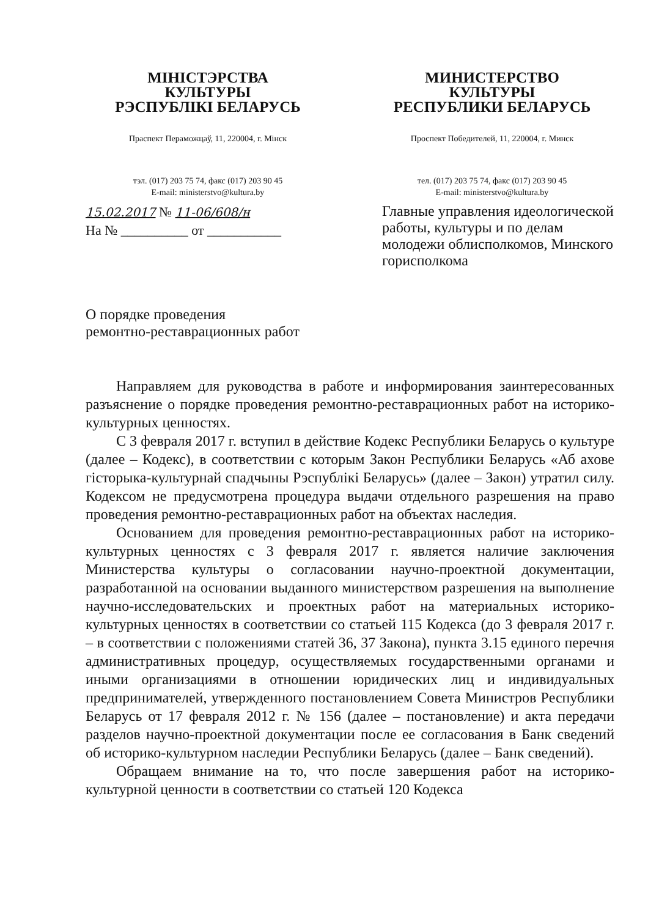МІНІСТЭРСТВА
КУЛЬТУРЫ
РЭСПУБЛІКІ БЕЛАРУСЬ
Праспект Пераможцаў, 11, 220004, г. Мінск
тэл. (017) 203 75 74, факс (017) 203 90 45
E-mail: ministerstvo@kultura.by
МИНИСТЕРСТВО
КУЛЬТУРЫ
РЕСПУБЛИКИ БЕЛАРУСЬ
Проспект Победителей, 11, 220004, г. Минск
тел. (017) 203 75 74, факс (017) 203 90 45
E-mail: ministerstvo@kultura.by
15.02.2017 № 11-06/608/н
На № __________ от ___________
Главные управления идеологической работы, культуры и по делам молодежи облисполкомов, Минского горисполкома
О порядке проведения
ремонтно-реставрационных работ
Направляем для руководства в работе и информирования заинтересованных разъяснение о порядке проведения ремонтно-реставрационных работ на историко-культурных ценностях.
С 3 февраля 2017 г. вступил в действие Кодекс Республики Беларусь о культуре (далее – Кодекс), в соответствии с которым Закон Республики Беларусь «Аб ахове гісторыка-культурнай спадчыны Рэспублікі Беларусь» (далее – Закон) утратил силу. Кодексом не предусмотрена процедура выдачи отдельного разрешения на право проведения ремонтно-реставрационных работ на объектах наследия.
Основанием для проведения ремонтно-реставрационных работ на историко-культурных ценностях с 3 февраля 2017 г. является наличие заключения Министерства культуры о согласовании научно-проектной документации, разработанной на основании выданного министерством разрешения на выполнение научно-исследовательских и проектных работ на материальных историко-культурных ценностях в соответствии со статьей 115 Кодекса (до 3 февраля 2017 г. – в соответствии с положениями статей 36, 37 Закона), пункта 3.15 единого перечня административных процедур, осуществляемых государственными органами и иными организациями в отношении юридических лиц и индивидуальных предпринимателей, утвержденного постановлением Совета Министров Республики Беларусь от 17 февраля 2012 г. № 156 (далее – постановление) и акта передачи разделов научно-проектной документации после ее согласования в Банк сведений об историко-культурном наследии Республики Беларусь (далее – Банк сведений).
Обращаем внимание на то, что после завершения работ на историко-культурной ценности в соответствии со статьей 120 Кодекса